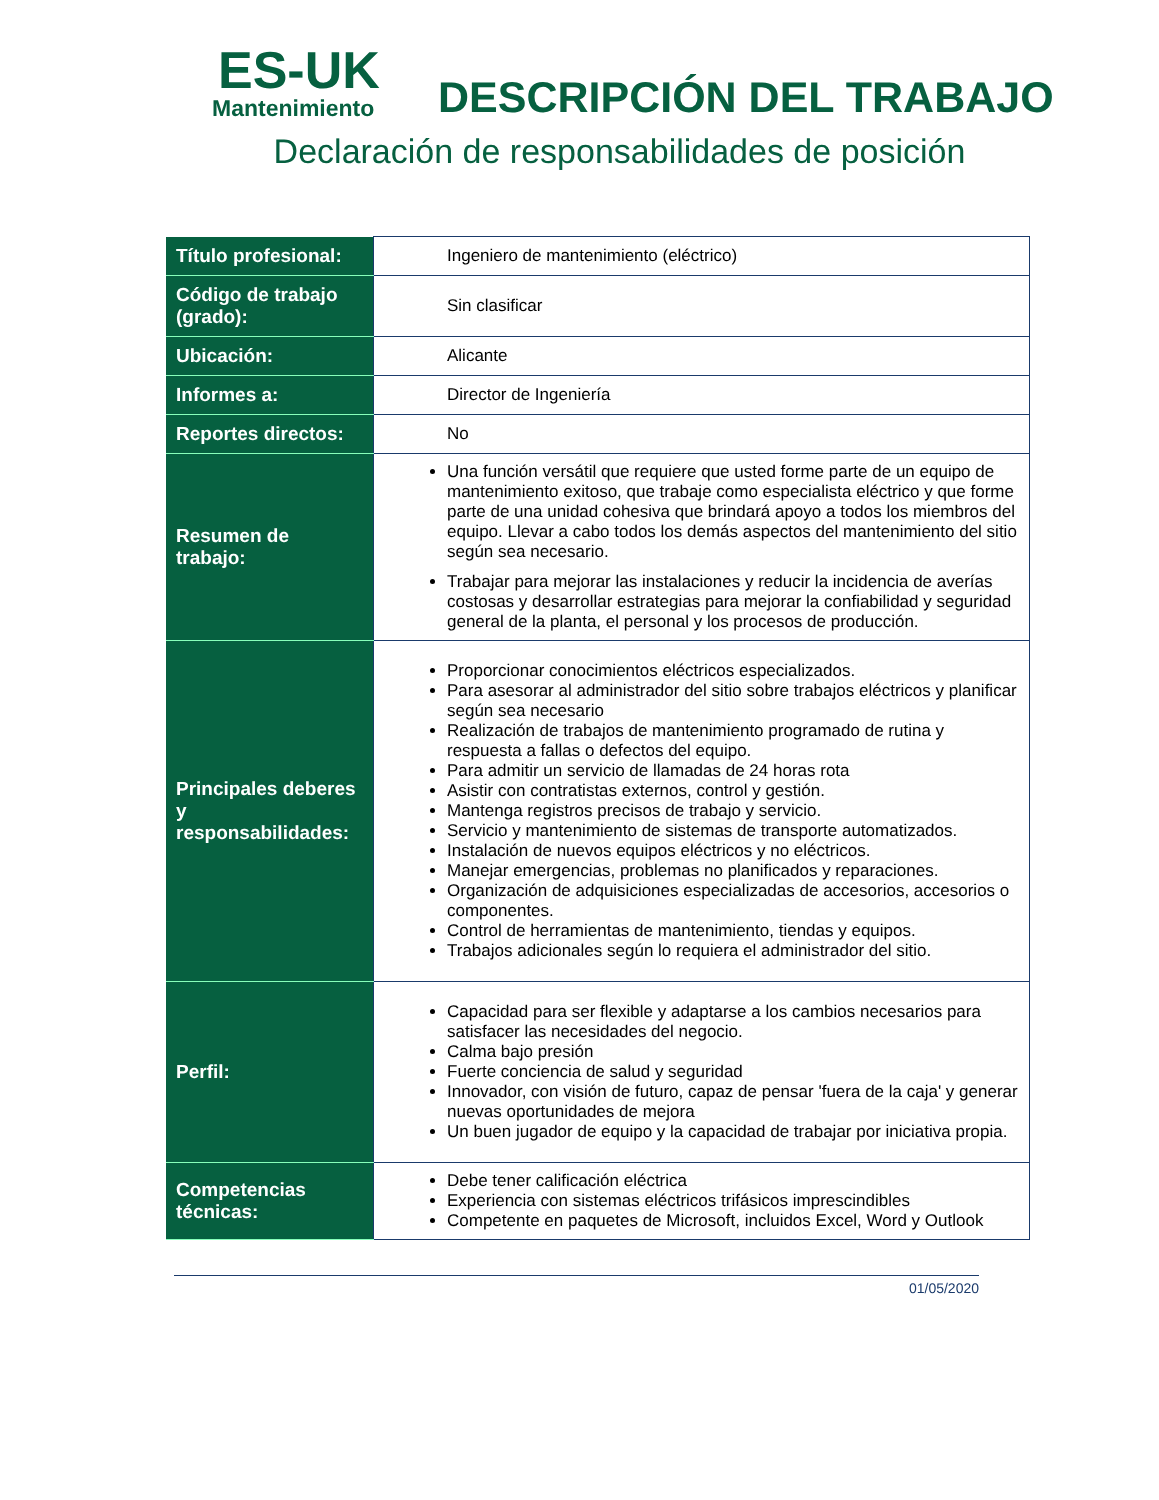ES-UK
Mantenimiento
DESCRIPCIÓN DEL TRABAJO
Declaración de responsabilidades de posición
| Título profesional: | Ingeniero de mantenimiento (eléctrico) |
| Código de trabajo (grado): | Sin clasificar |
| Ubicación: | Alicante |
| Informes a: | Director de Ingeniería |
| Reportes directos: | No |
| Resumen de trabajo: | Una función versátil que requiere que usted forme parte de un equipo de mantenimiento exitoso, que trabaje como especialista eléctrico y que forme parte de una unidad cohesiva que brindará apoyo a todos los miembros del equipo. Llevar a cabo todos los demás aspectos del mantenimiento del sitio según sea necesario. Trabajar para mejorar las instalaciones y reducir la incidencia de averías costosas y desarrollar estrategias para mejorar la confiabilidad y seguridad general de la planta, el personal y los procesos de producción. |
| Principales deberes y responsabilidades: | Proporcionar conocimientos eléctricos especializados. Para asesorar al administrador del sitio sobre trabajos eléctricos y planificar según sea necesario Realización de trabajos de mantenimiento programado de rutina y respuesta a fallas o defectos del equipo. Para admitir un servicio de llamadas de 24 horas rota Asistir con contratistas externos, control y gestión. Mantenga registros precisos de trabajo y servicio. Servicio y mantenimiento de sistemas de transporte automatizados. Instalación de nuevos equipos eléctricos y no eléctricos. Manejar emergencias, problemas no planificados y reparaciones. Organización de adquisiciones especializadas de accesorios, accesorios o componentes. Control de herramientas de mantenimiento, tiendas y equipos. Trabajos adicionales según lo requiera el administrador del sitio. |
| Perfil: | Capacidad para ser flexible y adaptarse a los cambios necesarios para satisfacer las necesidades del negocio. Calma bajo presión Fuerte conciencia de salud y seguridad Innovador, con visión de futuro, capaz de pensar 'fuera de la caja' y generar nuevas oportunidades de mejora Un buen jugador de equipo y la capacidad de trabajar por iniciativa propia. |
| Competencias técnicas: | Debe tener calificación eléctrica Experiencia con sistemas eléctricos trifásicos imprescindibles Competente en paquetes de Microsoft, incluidos Excel, Word y Outlook |
01/05/2020